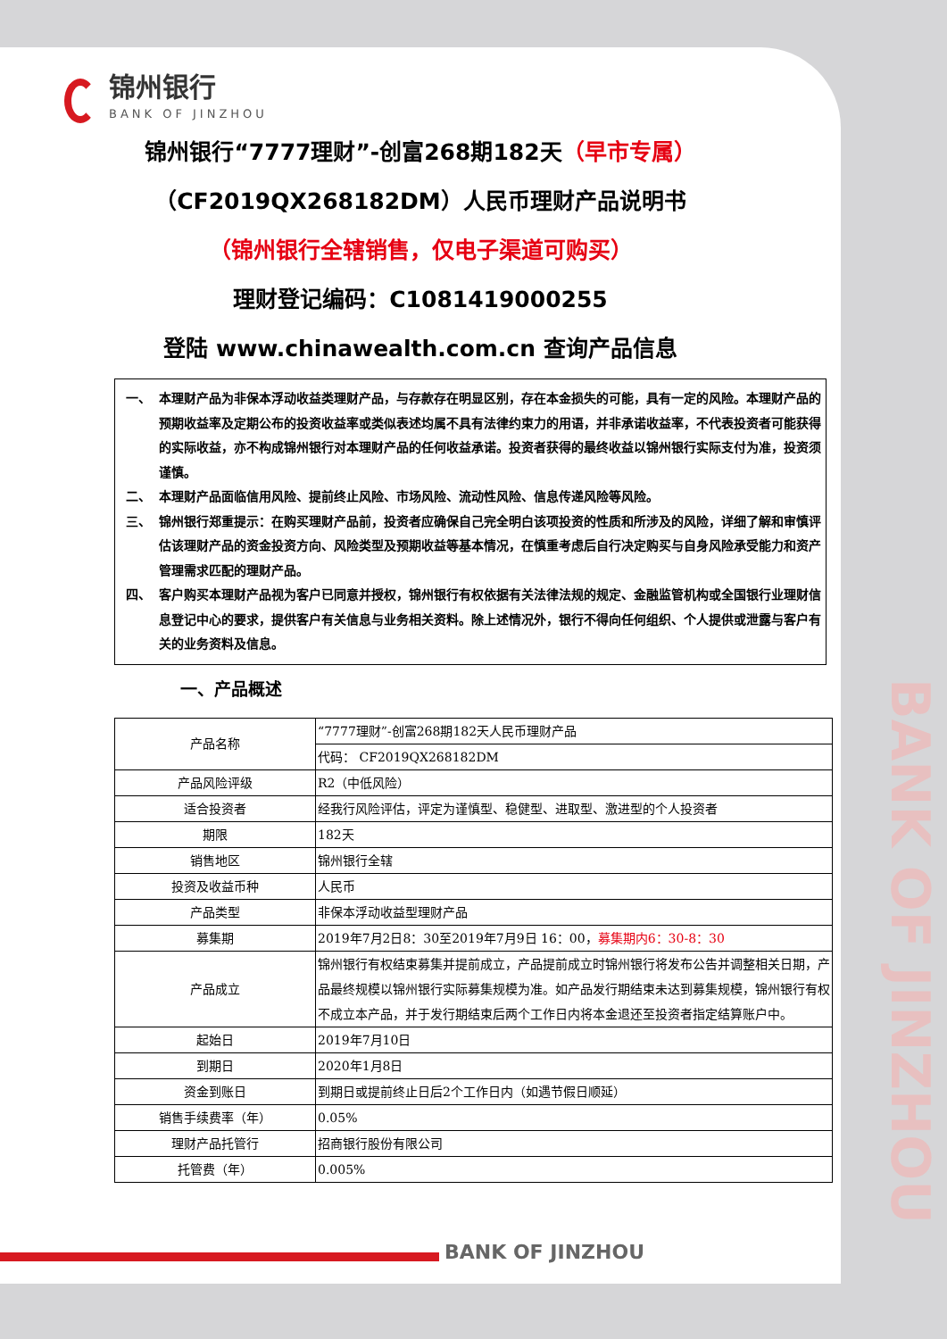锦州银行
BANK OF JINZHOU
锦州银行“7777理财”-创富268期182天（早市专属）
（CF2019QX268182DM）人民币理财产品说明书
（锦州银行全辖销售，仅电子渠道可购买）
理财登记编码：C1081419000255
登陆 www.chinawealth.com.cn 查询产品信息
一、 本理财产品为非保本浮动收益类理财产品，与存款存在明显区别，存在本金损失的可能，具有一定的风险。本理财产品的预期收益率及定期公布的投资收益率或类似表述均属不具有法律约束力的用语，并非承诺收益率，不代表投资者可能获得的实际收益，亦不构成锦州银行对本理财产品的任何收益承诺。投资者获得的最终收益以锦州银行实际支付为准，投资须谨慎。
二、 本理财产品面临信用风险、提前终止风险、市场风险、流动性风险、信息传递风险等风险。
三、 锦州银行郑重提示：在购买理财产品前，投资者应确保自己完全明白该项投资的性质和所涉及的风险，详细了解和审慎评估该理财产品的资金投资方向、风险类型及预期收益等基本情况，在慎重考虑后自行决定购买与自身风险承受能力和资产管理需求匹配的理财产品。
四、 客户购买本理财产品视为客户已同意并授权，锦州银行有权依据有关法律法规的规定、金融监管机构或全国银行业理财信息登记中心的要求，提供客户有关信息与业务相关资料。除上述情况外，银行不得向任何组织、个人提供或泄露与客户有关的业务资料及信息。
一、产品概述
| 产品名称 | “7777理财”-创富268期182天人民币理财产品 |
| | 代码： CF2019QX268182DM |
| 产品风险评级 | R2（中低风险） |
| 适合投资者 | 经我行风险评估，评定为谨慎型、稳健型、进取型、激进型的个人投资者 |
| 期限 | 182天 |
| 销售地区 | 锦州银行全辖 |
| 投资及收益币种 | 人民币 |
| 产品类型 | 非保本浮动收益型理财产品 |
| 募集期 | 2019年7月2日8：30至2019年7月9日 16：00， 募集期内6：30-8：30 |
| 产品成立 | 锦州银行有权结束募集并提前成立，产品提前成立时锦州银行将发布公告并调整相关日期，产品最终规模以锦州银行实际募集规模为准。如产品发行期结束未达到募集规模，锦州银行有权不成立本产品，并于发行期结束后两个工作日内将本金退还至投资者指定结算账户中。 |
| 起始日 | 2019年7月10日 |
| 到期日 | 2020年1月8日 |
| 资金到账日 | 到期日或提前终止日后2个工作日内（如遇节假日顺延） |
| 销售手续费率（年） | 0.05% |
| 理财产品托管行 | 招商银行股份有限公司 |
| 托管费（年） | 0.005% |
BANK OF JINZHOU
BANK OF JINZHOU